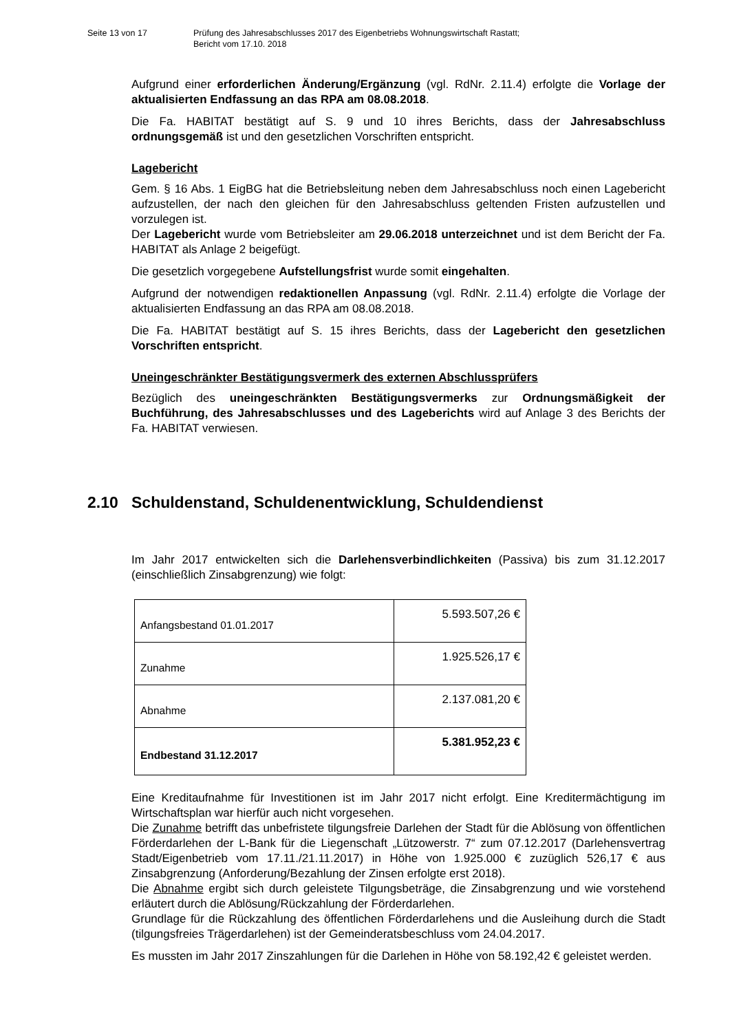Seite 13 von 17 Prüfung des Jahresabschlusses 2017 des Eigenbetriebs Wohnungswirtschaft Rastatt;
Bericht vom 17.10. 2018
Aufgrund einer erforderlichen Änderung/Ergänzung (vgl. RdNr. 2.11.4) erfolgte die Vorlage der aktualisierten Endfassung an das RPA am 08.08.2018.
Die Fa. HABITAT bestätigt auf S. 9 und 10 ihres Berichts, dass der Jahresabschluss ordnungsgemäß ist und den gesetzlichen Vorschriften entspricht.
Lagebericht
Gem. § 16 Abs. 1 EigBG hat die Betriebsleitung neben dem Jahresabschluss noch einen Lagebericht aufzustellen, der nach den gleichen für den Jahresabschluss geltenden Fristen aufzustellen und vorzulegen ist.
Der Lagebericht wurde vom Betriebsleiter am 29.06.2018 unterzeichnet und ist dem Bericht der Fa. HABITAT als Anlage 2 beigefügt.
Die gesetzlich vorgegebene Aufstellungsfrist wurde somit eingehalten.
Aufgrund der notwendigen redaktionellen Anpassung (vgl. RdNr. 2.11.4) erfolgte die Vorlage der aktualisierten Endfassung an das RPA am 08.08.2018.
Die Fa. HABITAT bestätigt auf S. 15 ihres Berichts, dass der Lagebericht den gesetzlichen Vorschriften entspricht.
Uneingeschränkter Bestätigungsvermerk des externen Abschlussprüfers
Bezüglich des uneingeschränkten Bestätigungsvermerks zur Ordnungsmäßigkeit der Buchführung, des Jahresabschlusses und des Lageberichts wird auf Anlage 3 des Berichts der Fa. HABITAT verwiesen.
2.10 Schuldenstand, Schuldenentwicklung, Schuldendienst
Im Jahr 2017 entwickelten sich die Darlehensverbindlichkeiten (Passiva) bis zum 31.12.2017 (einschließlich Zinsabgrenzung) wie folgt:
| Anfangsbestand 01.01.2017 | 5.593.507,26 € |
| Zunahme | 1.925.526,17 € |
| Abnahme | 2.137.081,20 € |
| Endbestand 31.12.2017 | 5.381.952,23 € |
Eine Kreditaufnahme für Investitionen ist im Jahr 2017 nicht erfolgt. Eine Kreditermächtigung im Wirtschaftsplan war hierfür auch nicht vorgesehen.
Die Zunahme betrifft das unbefristete tilgungsfreie Darlehen der Stadt für die Ablösung von öffentlichen Förderdarlehen der L-Bank für die Liegenschaft „Lützowerstr. 7“ zum 07.12.2017 (Darlehensvertrag Stadt/Eigenbetrieb vom 17.11./21.11.2017) in Höhe von 1.925.000 € zuzüglich 526,17 € aus Zinsabgrenzung (Anforderung/Bezahlung der Zinsen erfolgte erst 2018).
Die Abnahme ergibt sich durch geleistete Tilgungsbeträge, die Zinsabgrenzung und wie vorstehend erläutert durch die Ablösung/Rückzahlung der Förderdarlehen.
Grundlage für die Rückzahlung des öffentlichen Förderdarlehens und die Ausleihung durch die Stadt (tilgungsfreies Trägerdarlehen) ist der Gemeinderatsbeschluss vom 24.04.2017.
Es mussten im Jahr 2017 Zinszahlungen für die Darlehen in Höhe von 58.192,42 € geleistet werden.